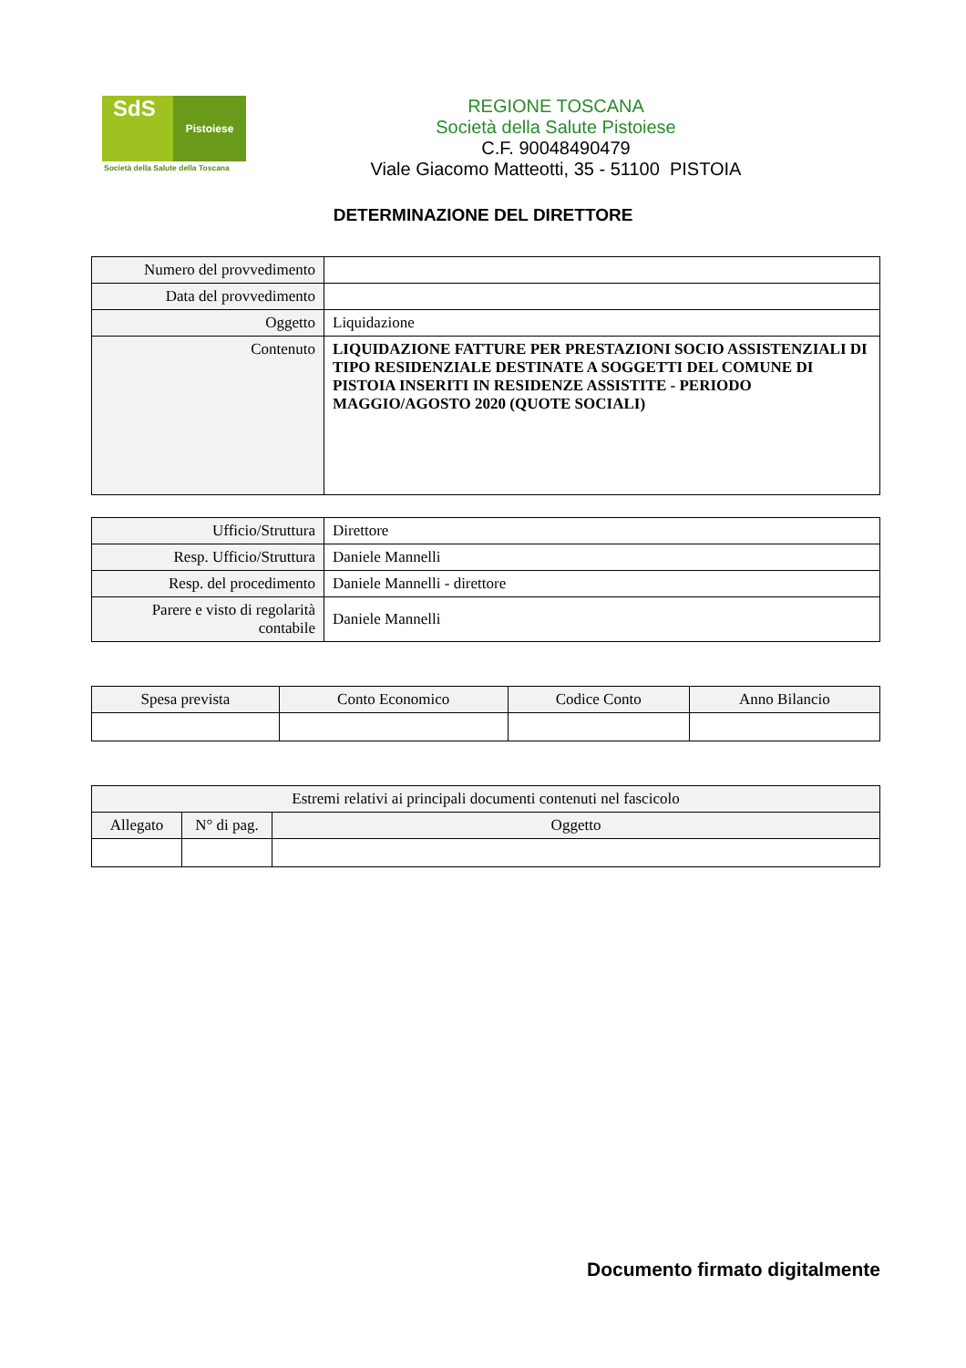SdS Pistoiese
Società della Salute della Toscana
REGIONE TOSCANA
Società della Salute Pistoiese
C.F. 90048490479
Viale Giacomo Matteotti, 35 - 51100 PISTOIA
DETERMINAZIONE DEL DIRETTORE
| Numero del provvedimento | |
| Data del provvedimento | |
| Oggetto | Liquidazione |
| Contenuto | LIQUIDAZIONE FATTURE PER PRESTAZIONI SOCIO ASSISTENZIALI DI TIPO RESIDENZIALE DESTINATE A SOGGETTI DEL COMUNE DI PISTOIA INSERITI IN RESIDENZE ASSISTITE - PERIODO MAGGIO/AGOSTO 2020 (QUOTE SOCIALI) |
| Ufficio/Struttura | Direttore |
| Resp. Ufficio/Struttura | Daniele Mannelli |
| Resp. del procedimento | Daniele Mannelli - direttore |
| Parere e visto di regolarità contabile | Daniele Mannelli |
| Spesa prevista | Conto Economico | Codice Conto | Anno Bilancio |
| --- | --- | --- | --- |
| Estremi relativi ai principali documenti contenuti nel fascicolo | | |
| --- | --- | --- |
| Allegato | N° di pag. | Oggetto |
Documento firmato digitalmente